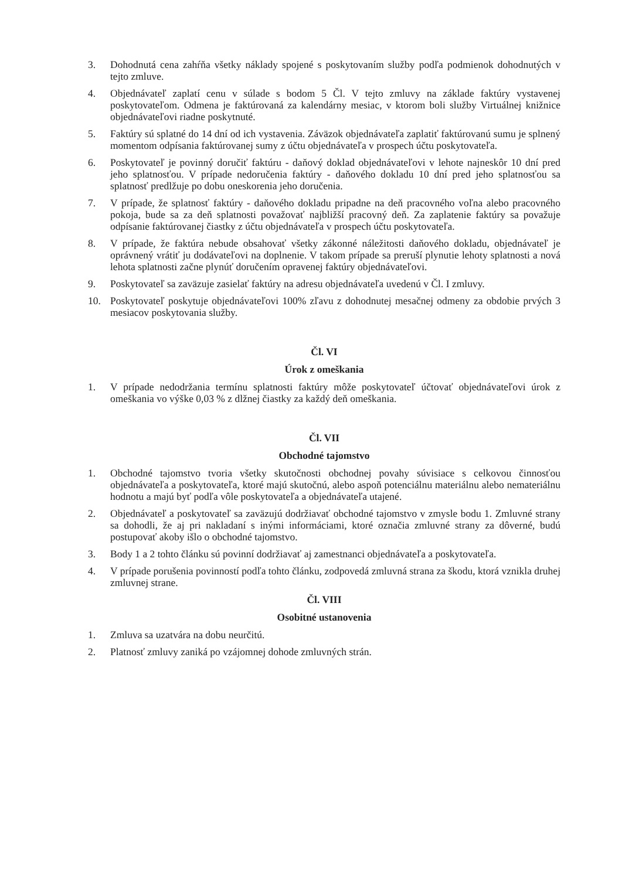3. Dohodnutá cena zahŕňa všetky náklady spojené s poskytovaním služby podľa podmienok dohodnutých v tejto zmluve.
4. Objednávateľ zaplatí cenu v súlade s bodom 5 Čl. V tejto zmluvy na základe faktúry vystavenej poskytovateľom. Odmena je faktúrovaná za kalendárny mesiac, v ktorom boli služby Virtuálnej knižnice objednávateľovi riadne poskytnuté.
5. Faktúry sú splatné do 14 dní od ich vystavenia. Záväzok objednávateľa zaplatiť faktúrovanú sumu je splnený momentom odpísania faktúrovanej sumy z účtu objednávateľa v prospech účtu poskytovateľa.
6. Poskytovateľ je povinný doručiť faktúru - daňový doklad objednávateľovi v lehote najneskôr 10 dní pred jeho splatnosťou. V prípade nedoručenia faktúry - daňového dokladu 10 dní pred jeho splatnosťou sa splatnosť predlžuje po dobu oneskorenia jeho doručenia.
7. V prípade, že splatnosť faktúry - daňového dokladu pripadne na deň pracovného voľna alebo pracovného pokoja, bude sa za deň splatnosti považovať najbližší pracovný deň. Za zaplatenie faktúry sa považuje odpísanie faktúrovanej čiastky z účtu objednávateľa v prospech účtu poskytovateľa.
8. V prípade, že faktúra nebude obsahovať všetky zákonné náležitosti daňového dokladu, objednávateľ je oprávnený vrátiť ju dodávateľovi na doplnenie. V takom prípade sa preruší plynutie lehoty splatnosti a nová lehota splatnosti začne plynúť doručením opravenej faktúry objednávateľovi.
9. Poskytovateľ sa zaväzuje zasielať faktúry na adresu objednávateľa uvedenú v Čl. I zmluvy.
10. Poskytovateľ poskytuje objednávateľovi 100% zľavu z dohodnutej mesačnej odmeny za obdobie prvých 3 mesiacov poskytovania služby.
Čl. VI
Úrok z omeškania
1. V prípade nedodržania termínu splatnosti faktúry môže poskytovateľ účtovať objednávateľovi úrok z omeškania vo výške 0,03 % z dlžnej čiastky za každý deň omeškania.
Čl. VII
Obchodné tajomstvo
1. Obchodné tajomstvo tvoria všetky skutočnosti obchodnej povahy súvisiace s celkovou činnosťou objednávateľa a poskytovateľa, ktoré majú skutočnú, alebo aspoň potenciálnu materiálnu alebo nemateriálnu hodnotu a majú byť podľa vôle poskytovateľa a objednávateľa utajené.
2. Objednávateľ a poskytovateľ sa zaväzujú dodržiavať obchodné tajomstvo v zmysle bodu 1. Zmluvné strany sa dohodli, že aj pri nakladaní s inými informáciami, ktoré označia zmluvné strany za dôverné, budú postupovať akoby išlo o obchodné tajomstvo.
3. Body 1 a 2 tohto článku sú povinní dodržiavať aj zamestnanci objednávateľa a poskytovateľa.
4. V prípade porušenia povinností podľa tohto článku, zodpovedá zmluvná strana za škodu, ktorá vznikla druhej zmluvnej strane.
Čl. VIII
Osobitné ustanovenia
1. Zmluva sa uzatvára na dobu neurčitú.
2. Platnosť zmluvy zaniká po vzájomnej dohode zmluvných strán.